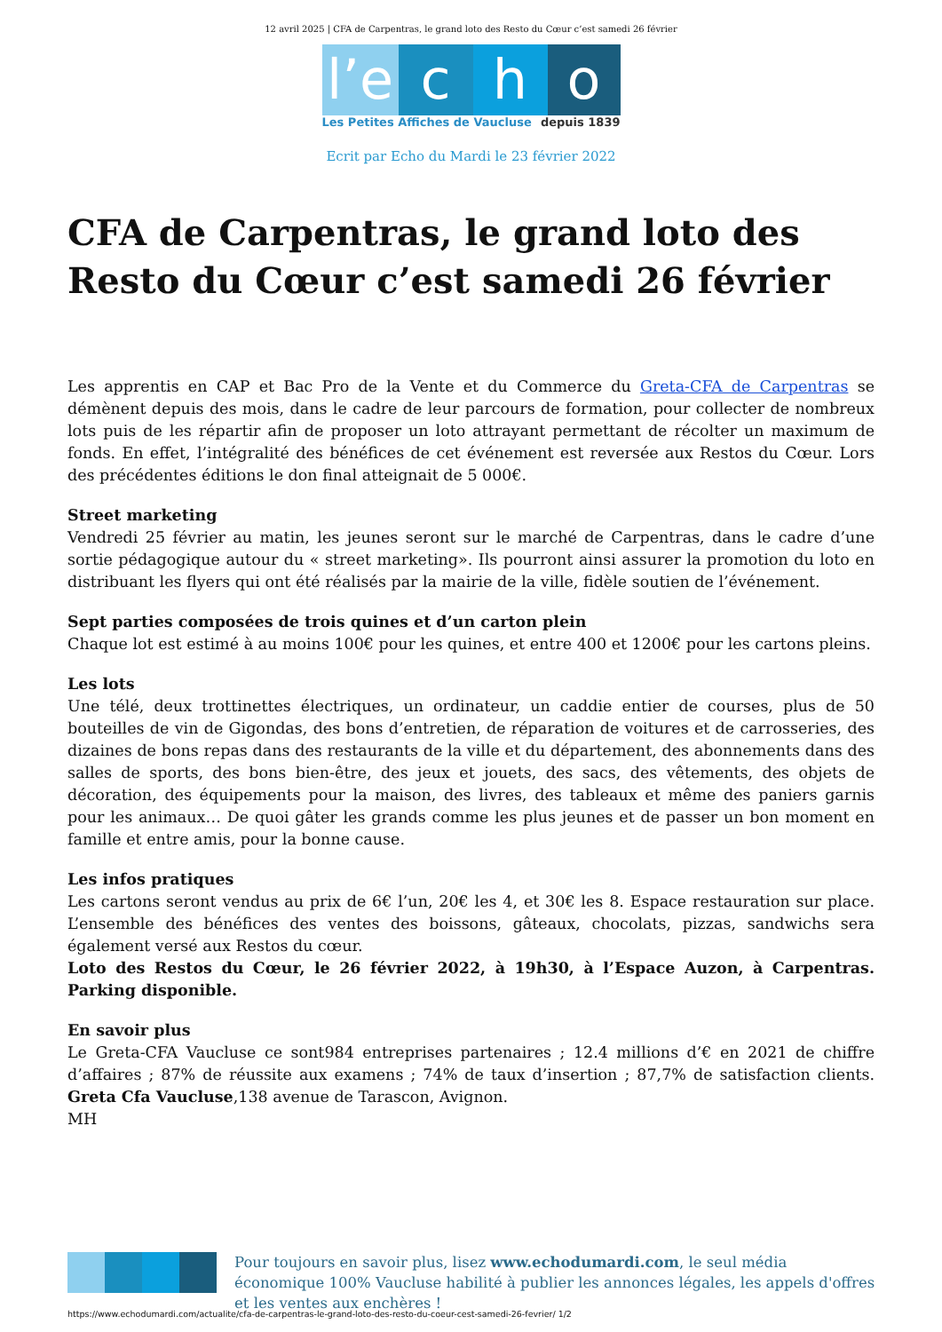12 avril 2025 | CFA de Carpentras, le grand loto des Resto du Cœur c’est samedi 26 février
l’e
c
h
o
Les Petites Affiches de Vaucluse depuis 1839
Ecrit par Echo du Mardi le 23 février 2022
CFA de Carpentras, le grand loto des Resto du Cœur c’est samedi 26 février
Les apprentis en CAP et Bac Pro de la Vente et du Commerce du Greta-CFA de Carpentras se démènent depuis des mois, dans le cadre de leur parcours de formation, pour collecter de nombreux lots puis de les répartir afin de proposer un loto attrayant permettant de récolter un maximum de fonds. En effet, l’intégralité des bénéfices de cet événement est reversée aux Restos du Cœur. Lors des précédentes éditions le don final atteignait de 5 000€.
Street marketing
Vendredi 25 février au matin, les jeunes seront sur le marché de Carpentras, dans le cadre d’une sortie pédagogique autour du « street marketing». Ils pourront ainsi assurer la promotion du loto en distribuant les flyers qui ont été réalisés par la mairie de la ville, fidèle soutien de l’événement.
Sept parties composées de trois quines et d’un carton plein
Chaque lot est estimé à au moins 100€ pour les quines, et entre 400 et 1200€ pour les cartons pleins.
Les lots
Une télé, deux trottinettes électriques, un ordinateur, un caddie entier de courses, plus de 50 bouteilles de vin de Gigondas, des bons d’entretien, de réparation de voitures et de carrosseries, des dizaines de bons repas dans des restaurants de la ville et du département, des abonnements dans des salles de sports, des bons bien-être, des jeux et jouets, des sacs, des vêtements, des objets de décoration, des équipements pour la maison, des livres, des tableaux et même des paniers garnis pour les animaux… De quoi gâter les grands comme les plus jeunes et de passer un bon moment en famille et entre amis, pour la bonne cause.
Les infos pratiques
Les cartons seront vendus au prix de 6€ l’un, 20€ les 4, et 30€ les 8. Espace restauration sur place. L’ensemble des bénéfices des ventes des boissons, gâteaux, chocolats, pizzas, sandwichs sera également versé aux Restos du cœur.
Loto des Restos du Cœur, le 26 février 2022, à 19h30, à l’Espace Auzon, à Carpentras. Parking disponible.
En savoir plus
Le Greta-CFA Vaucluse ce sont984 entreprises partenaires ; 12.4 millions d’€ en 2021 de chiffre d’affaires ; 87% de réussite aux examens ; 74% de taux d’insertion ; 87,7% de satisfaction clients. Greta Cfa Vaucluse,138 avenue de Tarascon, Avignon.
MH
Pour toujours en savoir plus, lisez www.echodumardi.com, le seul média économique 100% Vaucluse habilité à publier les annonces légales, les appels d'offres et les ventes aux enchères !
https://www.echodumardi.com/actualite/cfa-de-carpentras-le-grand-loto-des-resto-du-coeur-cest-samedi-26-fevrier/ 1/2